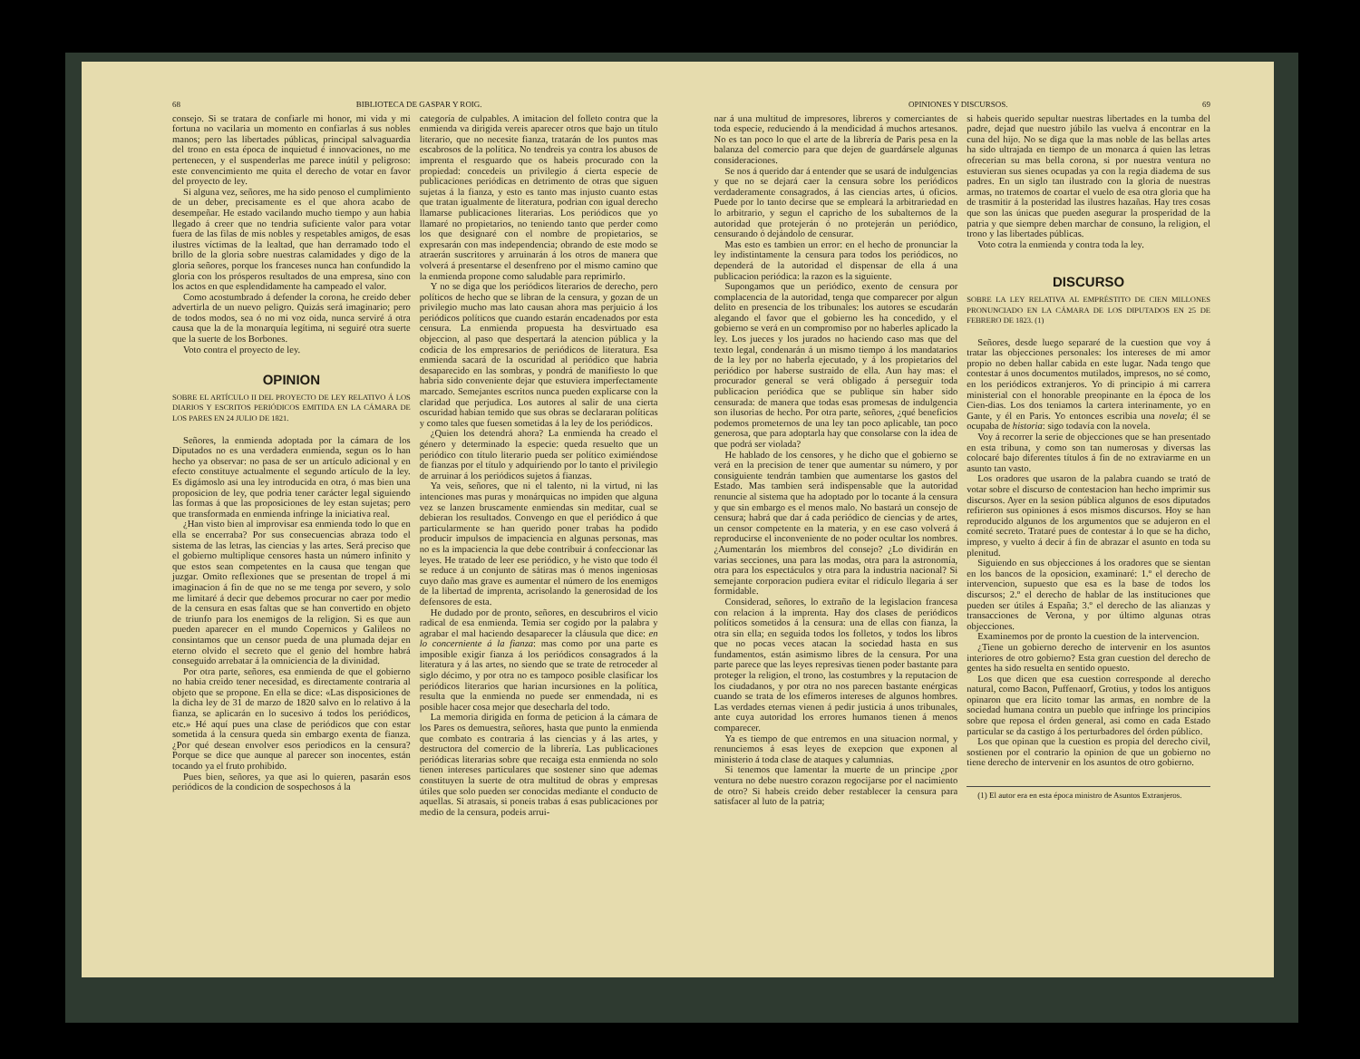68 BIBLIOTECA DE GASPAR Y ROIG.
consejo. Si se tratara de confiarle mi honor, mi vida y mi fortuna no vacilaria un momento en confiarlas á sus nobles manos; pero las libertades públicas, principal salvaguardia del trono en esta época de inquietud é innovaciones, no me pertenecen, y el suspenderlas me parece inútil y peligroso: este convencimiento me quita el derecho de votar en favor del proyecto de ley.
Si alguna vez, señores, me ha sido penoso el cumplimiento de un deber, precisamente es el que ahora acabo de desempeñar. He estado vacilando mucho tiempo y aun habia llegado á creer que no tendria suficiente valor para votar fuera de las filas de mis nobles y respetables amigos, de esas ilustres víctimas de la lealtad, que han derramado todo el brillo de la gloria sobre nuestras calamidades y digo de la gloria señores, porque los franceses nunca han confundido la gloria con los prósperos resultados de una empresa, sino con los actos en que esplendidamente ha campeado el valor.
Como acostumbrado á defender la corona, he creido deber advertirla de un nuevo peligro. Quizás será imaginario; pero de todos modos, sea ó no mi voz oida, nunca serviré á otra causa que la de la monarquía legítima, ni seguiré otra suerte que la suerte de los Borbones.
Voto contra el proyecto de ley.
OPINION
SOBRE EL ARTÍCULO II DEL PROYECTO DE LEY RELATIVO Á LOS DIARIOS Y ESCRITOS PERIÓDICOS EMITIDA EN LA CÁMARA DE LOS PARES EN 24 JULIO DE 1821.
Señores, la enmienda adoptada por la cámara de los Diputados no es una verdadera enmienda, segun os lo han hecho ya observar: no pasa de ser un artículo adicional y en efecto constituye actualmente el segundo artículo de la ley. Es digámoslo asi una ley introducida en otra, ó mas bien una proposicion de ley, que podria tener carácter legal siguiendo las formas á que las proposiciones de ley estan sujetas; pero que transformada en enmienda infringe la iniciativa real.
¿Han visto bien al improvisar esa enmienda todo lo que en ella se encerraba? Por sus consecuencias abraza todo el sistema de las letras, las ciencias y las artes. Será preciso que el gobierno multiplique censores hasta un número infinito y que estos sean competentes en la causa que tengan que juzgar. Omito reflexiones que se presentan de tropel á mi imaginacion á fin de que no se me tenga por severo, y solo me limitaré á decir que debemos procurar no caer por medio de la censura en esas faltas que se han convertido en objeto de triunfo para los enemigos de la religion. Si es que aun pueden aparecer en el mundo Copernicos y Galileos no consintamos que un censor pueda de una plumada dejar en eterno olvido el secreto que el genio del hombre habrá conseguido arrebatar á la omniciencia de la divinidad.
Por otra parte, señores, esa enmienda de que el gobierno no habia creido tener necesidad, es directamente contraria al objeto que se propone. En ella se dice: «Las disposiciones de la dicha ley de 31 de marzo de 1820 salvo en lo relativo á la fianza, se aplicarán en lo sucesivo á todos los periódicos, etc.» Hé aquí pues una clase de periódicos que con estar sometida á la censura queda sin embargo exenta de fianza. ¿Por qué desean envolver esos periodicos en la censura? Porque se dice que aunque al parecer son inocentes, están tocando ya el fruto prohibido.
Pues bien, señores, ya que asi lo quieren, pasarán esos periódicos de la condicion de sospechosos á la
categoría de culpables. A imitacion del folleto contra que la enmienda va dirigida vereis aparecer otros que bajo un título literario, que no necesite fianza, tratarán de los puntos mas escabrosos de la política. No tendreis ya contra los abusos de imprenta el resguardo que os habeis procurado con la propiedad: concedeis un privilegio á cierta especie de publicaciones periódicas en detrimento de otras que siguen sujetas á la fianza, y esto es tanto mas injusto cuanto estas que tratan igualmente de literatura, podrian con igual derecho llamarse publicaciones literarias. Los periódicos que yo llamaré no propietarios, no teniendo tanto que perder como los que designaré con el nombre de propietarios, se expresarán con mas independencia; obrando de este modo se atraerán suscritores y arruinarán á los otros de manera que volverá á presentarse el desenfreno por el mismo camino que la enmienda propone como saludable para reprimirlo.
Y no se diga que los periódicos literarios de derecho, pero políticos de hecho que se libran de la censura, y gozan de un privilegio mucho mas lato causan ahora mas perjuicio á los periódicos políticos que cuando estarán encadenados por esta censura. La enmienda propuesta ha desvirtuado esa objeccion, al paso que despertará la atencion pública y la codicia de los empresarios de periódicos de literatura. Esa enmienda sacará de la oscuridad al periódico que habria desaparecido en las sombras, y pondrá de manifiesto lo que habria sido conveniente dejar que estuviera imperfectamente marcado. Semejantes escritos nunca pueden explicarse con la claridad que perjudica. Los autores al salir de una cierta oscuridad habian temido que sus obras se declararan políticas y como tales que fuesen sometidas á la ley de los periódicos.
¿Quien los detendrá ahora? La enmienda ha creado el género y determinado la especie: queda resuelto que un periódico con título literario pueda ser político eximiéndose de fianzas por el título y adquiriendo por lo tanto el privilegio de arruinar á los periódicos sujetos á fianzas.
Ya veis, señores, que ni el talento, ni la virtud, ni las intenciones mas puras y monárquicas no impiden que alguna vez se lanzen bruscamente enmiendas sin meditar, cual se debieran los resultados. Convengo en que el periódico á que particularmente se han querido poner trabas ha podido producir impulsos de impaciencia en algunas personas, mas no es la impaciencia la que debe contribuir á confeccionar las leyes. He tratado de leer ese periódico, y he visto que todo él se reduce á un conjunto de sátiras mas ó menos ingeniosas cuyo daño mas grave es aumentar el número de los enemigos de la libertad de imprenta, acrisolando la generosidad de los defensores de esta.
He dudado por de pronto, señores, en descubriros el vicio radical de esa enmienda. Temia ser cogido por la palabra y agrabar el mal haciendo desaparecer la cláusula que dice: en lo concerniente á la fianza: mas como por una parte es imposible exigir fianza á los periódicos consagrados á la literatura y á las artes, no siendo que se trate de retroceder al siglo décimo, y por otra no es tampoco posible clasificar los periódicos literarios que harian incursiones en la política, resulta que la enmienda no puede ser enmendada, ni es posible hacer cosa mejor que desecharla del todo.
La memoria dirigida en forma de peticion á la cámara de los Pares os demuestra, señores, hasta que punto la enmienda que combato es contraria á las ciencias y á las artes, y destructora del comercio de la librería. Las publicaciones periódicas literarias sobre que recaiga esta enmienda no solo tienen intereses particulares que sostener sino que ademas constituyen la suerte de otra multitud de obras y empresas útiles que solo pueden ser conocidas mediante el conducto de aquellas. Si atrasais, si poneis trabas á esas publicaciones por medio de la censura, podeis arrui-
OPINIONES Y DISCURSOS. 69
nar á una multitud de impresores, libreros y comerciantes de toda especie, reduciendo á la mendicidad á muchos artesanos. No es tan poco lo que el arte de la librería de Paris pesa en la balanza del comercio para que dejen de guardársele algunas consideraciones.
Se nos á querido dar á entender que se usará de indulgencias y que no se dejará caer la censura sobre los periódicos verdaderamente consagrados, á las ciencias artes, ú oficios. Puede por lo tanto decirse que se empleará la arbitrariedad en lo arbitrario, y segun el capricho de los subalternos de la autoridad que protejerán ó no protejerán un periódico, censurando ó dejándolo de censurar.
Mas esto es tambien un error: en el hecho de pronunciar la ley indistintamente la censura para todos los periódicos, no dependerá de la autoridad el dispensar de ella á una publicacion periódica: la razon es la siguiente.
Supongamos que un periódico, exento de censura por complacencia de la autoridad, tenga que comparecer por algun delito en presencia de los tribunales: los autores se escudarán alegando el favor que el gobierno les ha concedido, y el gobierno se verá en un compromiso por no haberles aplicado la ley. Los jueces y los jurados no haciendo caso mas que del texto legal, condenarán á un mismo tiempo á los mandatarios de la ley por no haberla ejecutado, y á los propietarios del periódico por haberse sustraido de ella. Aun hay mas: el procurador general se verá obligado á perseguir toda publicacion periódica que se publique sin haber sido censurada: de manera que todas esas promesas de indulgencia son ilusorias de hecho. Por otra parte, señores, ¿qué beneficios podemos prometernos de una ley tan poco aplicable, tan poco generosa, que para adoptarla hay que consolarse con la idea de que podrá ser violada?
He hablado de los censores, y he dicho que el gobierno se verá en la precision de tener que aumentar su número, y por consiguiente tendrán tambien que aumentarse los gastos del Estado. Mas tambien será indispensable que la autoridad renuncie al sistema que ha adoptado por lo tocante á la censura y que sin embargo es el menos malo. No bastará un consejo de censura; habrá que dar á cada periódico de ciencias y de artes, un censor competente en la materia, y en ese caso volverá á reproducirse el inconveniente de no poder ocultar los nombres. ¿Aumentarán los miembros del consejo? ¿Lo dividirán en varias secciones, una para las modas, otra para la astronomía, otra para los espectáculos y otra para la industria nacional? Si semejante corporacion pudiera evitar el ridículo llegaria á ser formidable.
Considerad, señores, lo extraño de la legislacion francesa con relacion á la imprenta. Hay dos clases de periódicos políticos sometidos á la censura: una de ellas con fianza, la otra sin ella; en seguida todos los folletos, y todos los libros que no pocas veces atacan la sociedad hasta en sus fundamentos, están asimismo libres de la censura. Por una parte parece que las leyes represivas tienen poder bastante para proteger la religion, el trono, las costumbres y la reputacion de los ciudadanos, y por otra no nos parecen bastante enérgicas cuando se trata de los efímeros intereses de algunos hombres. Las verdades eternas vienen á pedir justicia á unos tribunales, ante cuya autoridad los errores humanos tienen á menos comparecer.
Ya es tiempo de que entremos en una situacion normal, y renunciemos á esas leyes de exepcion que exponen al ministerio á toda clase de ataques y calumnias.
Si tenemos que lamentar la muerte de un principe ¿por ventura no debe nuestro corazon regocijarse por el nacimiento de otro? Si habeis creido deber restablecer la censura para satisfacer al luto de la patria;
si habeis querido sepultar nuestras libertades en la tumba del padre, dejad que nuestro júbilo las vuelva á encontrar en la cuna del hijo. No se diga que la mas noble de las bellas artes ha sido ultrajada en tiempo de un monarca á quien las letras ofrecerian su mas bella corona, si por nuestra ventura no estuvieran sus sienes ocupadas ya con la regia diadema de sus padres. En un siglo tan ilustrado con la gloria de nuestras armas, no tratemos de coartar el vuelo de esa otra gloria que ha de trasmitir á la posteridad las ilustres hazañas. Hay tres cosas que son las únicas que pueden asegurar la prosperidad de la patria y que siempre deben marchar de consuno, la religion, el trono y las libertades públicas.
Voto cotra la enmienda y contra toda la ley.
DISCURSO
SOBRE LA LEY RELATIVA AL EMPRÉSTITO DE CIEN MILLONES PRONUNCIADO EN LA CÁMARA DE LOS DIPUTADOS EN 25 DE FEBRERO DE 1823. (1)
Señores, desde luego separaré de la cuestion que voy á tratar las objecciones personales: los intereses de mi amor propio no deben hallar cabida en este lugar. Nada tengo que contestar á unos documentos mutilados, impresos, no sé como, en los periódicos extranjeros. Yo di principio á mi carrera ministerial con el honorable preopinante en la época de los Cien-dias. Los dos teniamos la cartera interinamente, yo en Gante, y él en Paris. Yo entonces escribia una novela; él se ocupaba de historia: sigo todavía con la novela.
Voy á recorrer la serie de objecciones que se han presentado en esta tribuna, y como son tan numerosas y diversas las colocaré bajo diferentes títulos á fin de no extraviarme en un asunto tan vasto.
Los oradores que usaron de la palabra cuando se trató de votar sobre el discurso de contestacion han hecho imprimir sus discursos. Ayer en la sesion pública algunos de esos diputados refirieron sus opiniones á esos mismos discursos. Hoy se han reproducido algunos de los argumentos que se adujeron en el comité secreto. Trataré pues de contestar á lo que se ha dicho, impreso, y vuelto á decir á fin de abrazar el asunto en toda su plenitud.
Siguiendo en sus objecciones á los oradores que se sientan en los bancos de la oposicion, examinaré: 1.º el derecho de intervencion, supuesto que esa es la base de todos los discursos; 2.º el derecho de hablar de las instituciones que pueden ser útiles á España; 3.º el derecho de las alianzas y transacciones de Verona, y por último algunas otras objecciones.
Examinemos por de pronto la cuestion de la intervencion.
¿Tiene un gobierno derecho de intervenir en los asuntos interiores de otro gobierno? Esta gran cuestion del derecho de gentes ha sido resuelta en sentido opuesto.
Los que dicen que esa cuestion corresponde al derecho natural, como Bacon, Puffenaorf, Grotius, y todos los antiguos opinaron que era lícito tomar las armas, en nombre de la sociedad humana contra un pueblo que infringe los principios sobre que reposa el órden general, asi como en cada Estado particular se da castigo á los perturbadores del órden público.
Los que opinan que la cuestion es propia del derecho civil, sostienen por el contrario la opinion de que un gobierno no tiene derecho de intervenir en los asuntos de otro gobierno.
(1) El autor era en esta época ministro de Asuntos Extranjeros.